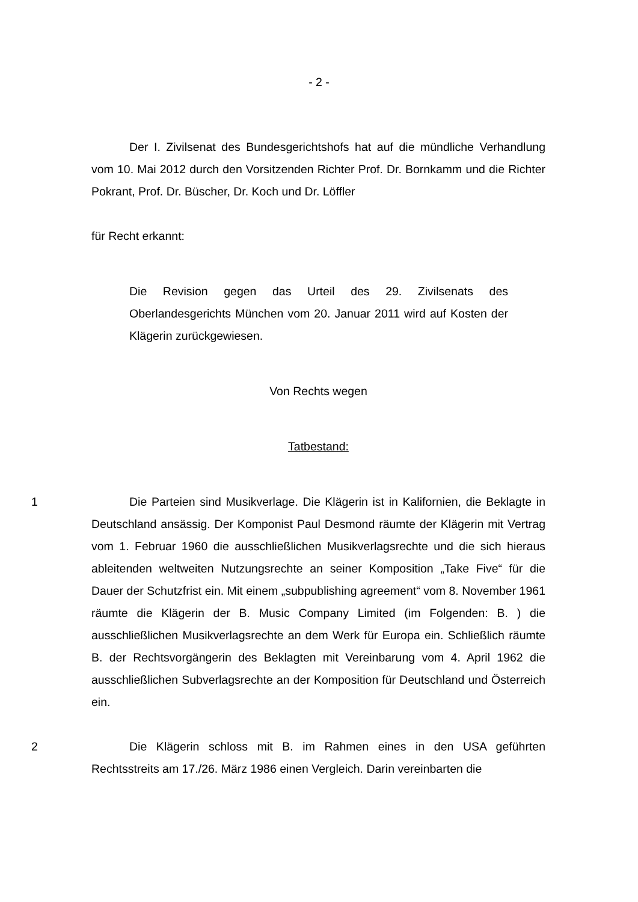- 2 -
Der I. Zivilsenat des Bundesgerichtshofs hat auf die mündliche Verhandlung vom 10. Mai 2012 durch den Vorsitzenden Richter Prof. Dr. Bornkamm und die Richter Pokrant, Prof. Dr. Büscher, Dr. Koch und Dr. Löffler
für Recht erkannt:
Die Revision gegen das Urteil des 29. Zivilsenats des Oberlandesgerichts München vom 20. Januar 2011 wird auf Kosten der Klägerin zurückgewiesen.
Von Rechts wegen
Tatbestand:
1 Die Parteien sind Musikverlage. Die Klägerin ist in Kalifornien, die Beklagte in Deutschland ansässig. Der Komponist Paul Desmond räumte der Klägerin mit Vertrag vom 1. Februar 1960 die ausschließlichen Musikverlagsrechte und die sich hieraus ableitenden weltweiten Nutzungsrechte an seiner Komposition „Take Five“ für die Dauer der Schutzfrist ein. Mit einem „subpublishing agreement“ vom 8. November 1961 räumte die Klägerin der B. Music Company Limited (im Folgenden: B. ) die ausschließlichen Musikverlagsrechte an dem Werk für Europa ein. Schließlich räumte B. der Rechtsvorgängerin des Beklagten mit Vereinbarung vom 4. April 1962 die ausschließlichen Subverlagsrechte an der Komposition für Deutschland und Österreich ein.
2 Die Klägerin schloss mit B. im Rahmen eines in den USA geführten Rechtsstreits am 17./26. März 1986 einen Vergleich. Darin vereinbarten die